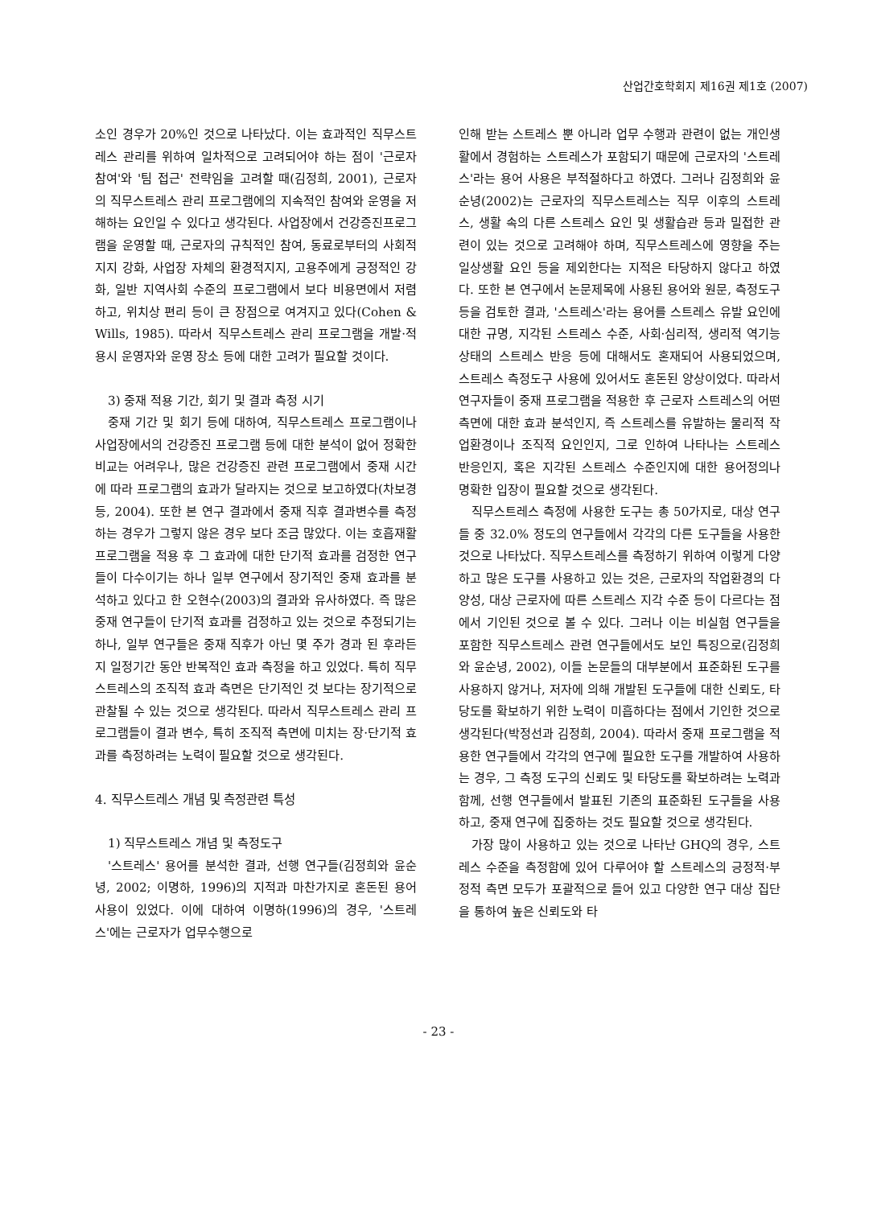산업간호학회지 제16권 제1호 (2007)
소인 경우가 20%인 것으로 나타났다. 이는 효과적인 직무스트레스 관리를 위하여 일차적으로 고려되어야 하는 점이 '근로자 참여'와 '팀 접근' 전략임을 고려할 때(김정희, 2001), 근로자의 직무스트레스 관리 프로그램에의 지속적인 참여와 운영을 저해하는 요인일 수 있다고 생각된다. 사업장에서 건강증진프로그램을 운영할 때, 근로자의 규칙적인 참여, 동료로부터의 사회적지지 강화, 사업장 자체의 환경적지지, 고용주에게 긍정적인 강화, 일반 지역사회 수준의 프로그램에서 보다 비용면에서 저렴하고, 위치상 편리 등이 큰 장점으로 여겨지고 있다(Cohen & Wills, 1985). 따라서 직무스트레스 관리 프로그램을 개발·적용시 운영자와 운영 장소 등에 대한 고려가 필요할 것이다.
3) 중재 적용 기간, 회기 및 결과 측정 시기
중재 기간 및 회기 등에 대하여, 직무스트레스 프로그램이나 사업장에서의 건강증진 프로그램 등에 대한 분석이 없어 정확한 비교는 어려우나, 많은 건강증진 관련 프로그램에서 중재 시간에 따라 프로그램의 효과가 달라지는 것으로 보고하였다(차보경 등, 2004). 또한 본 연구 결과에서 중재 직후 결과변수를 측정하는 경우가 그렇지 않은 경우 보다 조금 많았다. 이는 호흡재활 프로그램을 적용 후 그 효과에 대한 단기적 효과를 검정한 연구들이 다수이기는 하나 일부 연구에서 장기적인 중재 효과를 분석하고 있다고 한 오현수(2003)의 결과와 유사하였다. 즉 많은 중재 연구들이 단기적 효과를 검정하고 있는 것으로 추정되기는 하나, 일부 연구들은 중재 직후가 아닌 몇 주가 경과 된 후라든지 일정기간 동안 반복적인 효과 측정을 하고 있었다. 특히 직무스트레스의 조직적 효과 측면은 단기적인 것 보다는 장기적으로 관찰될 수 있는 것으로 생각된다. 따라서 직무스트레스 관리 프로그램들이 결과 변수, 특히 조직적 측면에 미치는 장·단기적 효과를 측정하려는 노력이 필요할 것으로 생각된다.
4. 직무스트레스 개념 및 측정관련 특성
1) 직무스트레스 개념 및 측정도구
'스트레스' 용어를 분석한 결과, 선행 연구들(김정희와 윤순녕, 2002; 이명하, 1996)의 지적과 마찬가지로 혼돈된 용어 사용이 있었다. 이에 대하여 이명하(1996)의 경우, '스트레스'에는 근로자가 업무수행으로
인해 받는 스트레스 뿐 아니라 업무 수행과 관련이 없는 개인생활에서 경험하는 스트레스가 포함되기 때문에 근로자의 '스트레스'라는 용어 사용은 부적절하다고 하였다. 그러나 김정희와 윤순녕(2002)는 근로자의 직무스트레스는 직무 이후의 스트레스, 생활 속의 다른 스트레스 요인 및 생활습관 등과 밀접한 관련이 있는 것으로 고려해야 하며, 직무스트레스에 영향을 주는 일상생활 요인 등을 제외한다는 지적은 타당하지 않다고 하였다. 또한 본 연구에서 논문제목에 사용된 용어와 원문, 측정도구 등을 검토한 결과, '스트레스'라는 용어를 스트레스 유발 요인에 대한 규명, 지각된 스트레스 수준, 사회·심리적, 생리적 역기능 상태의 스트레스 반응 등에 대해서도 혼재되어 사용되었으며, 스트레스 측정도구 사용에 있어서도 혼돈된 양상이었다. 따라서 연구자들이 중재 프로그램을 적용한 후 근로자 스트레스의 어떤 측면에 대한 효과 분석인지, 즉 스트레스를 유발하는 물리적 작업환경이나 조직적 요인인지, 그로 인하여 나타나는 스트레스 반응인지, 혹은 지각된 스트레스 수준인지에 대한 용어정의나 명확한 입장이 필요할 것으로 생각된다.
직무스트레스 측정에 사용한 도구는 총 50가지로, 대상 연구들 중 32.0% 정도의 연구들에서 각각의 다른 도구들을 사용한 것으로 나타났다. 직무스트레스를 측정하기 위하여 이렇게 다양하고 많은 도구를 사용하고 있는 것은, 근로자의 작업환경의 다양성, 대상 근로자에 따른 스트레스 지각 수준 등이 다르다는 점에서 기인된 것으로 볼 수 있다. 그러나 이는 비실험 연구들을 포함한 직무스트레스 관련 연구들에서도 보인 특징으로(김정희와 윤순녕, 2002), 이들 논문들의 대부분에서 표준화된 도구를 사용하지 않거나, 저자에 의해 개발된 도구들에 대한 신뢰도, 타당도를 확보하기 위한 노력이 미흡하다는 점에서 기인한 것으로 생각된다(박정선과 김정희, 2004). 따라서 중재 프로그램을 적용한 연구들에서 각각의 연구에 필요한 도구를 개발하여 사용하는 경우, 그 측정 도구의 신뢰도 및 타당도를 확보하려는 노력과 함께, 선행 연구들에서 발표된 기존의 표준화된 도구들을 사용하고, 중재 연구에 집중하는 것도 필요할 것으로 생각된다.
가장 많이 사용하고 있는 것으로 나타난 GHQ의 경우, 스트레스 수준을 측정함에 있어 다루어야 할 스트레스의 긍정적·부정적 측면 모두가 포괄적으로 들어 있고 다양한 연구 대상 집단을 통하여 높은 신뢰도와 타
- 23 -